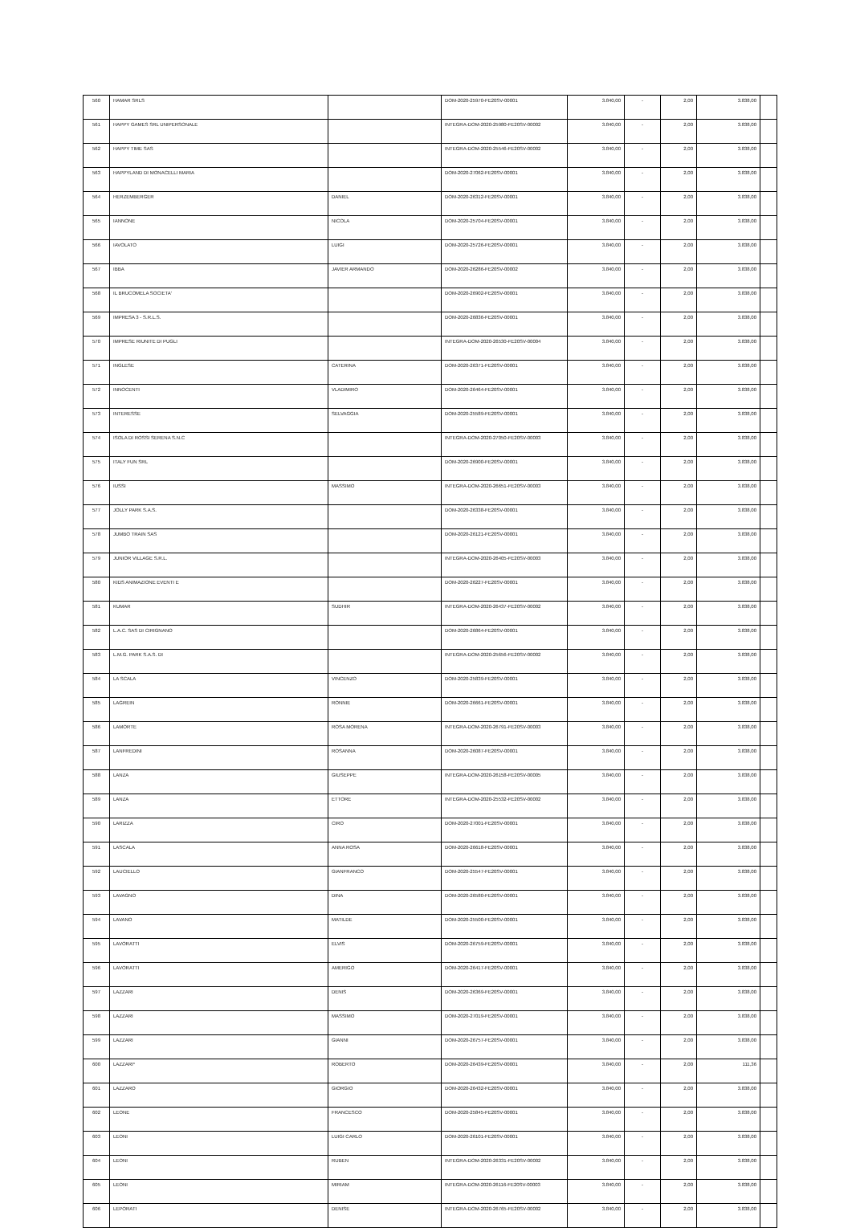| 560 | HAMAR SRLS | | DOM-2020-25970-FE20SV-00001 | 3.840,00 | - | 2,00 | 3.838,00 | |
| 561 | HAPPY GAMES SRL UNIPERSONALE | | INTEGRA-DOM-2020-25980-FE20SV-00002 | 3.840,00 | - | 2,00 | 3.838,00 | |
| 562 | HAPPY TIME SAS | | INTEGRA-DOM-2020-25546-FE20SV-00002 | 3.840,00 | - | 2,00 | 3.838,00 | |
| 563 | HAPPYLAND DI MONACELLI MARIA | | DOM-2020-27062-FE20SV-00001 | 3.840,00 | - | 2,00 | 3.838,00 | |
| 564 | HERZEMBERGER | DANIEL | DOM-2020-26312-FE20SV-00001 | 3.840,00 | - | 2,00 | 3.838,00 | |
| 565 | IANNONE | NICOLA | DOM-2020-25704-FE20SV-00001 | 3.840,00 | - | 2,00 | 3.838,00 | |
| 566 | IAVOLATO | LUIGI | DOM-2020-25726-FE20SV-00001 | 3.840,00 | - | 2,00 | 3.838,00 | |
| 567 | IBBA | JAVIER ARMANDO | DOM-2020-26286-FE20SV-00002 | 3.840,00 | - | 2,00 | 3.838,00 | |
| 568 | IL BRUCOMELA SOCIETA' | | DOM-2020-26902-FE20SV-00001 | 3.840,00 | - | 2,00 | 3.838,00 | |
| 569 | IMPRESA 3 - S.R.L.S. | | DOM-2020-26836-FE20SV-00001 | 3.840,00 | - | 2,00 | 3.838,00 | |
| 570 | IMPRESE RIUNITE DI PUGLI | | INTEGRA-DOM-2020-26530-FE20SV-00004 | 3.840,00 | - | 2,00 | 3.838,00 | |
| 571 | INGLESE | CATERINA | DOM-2020-26371-FE20SV-00001 | 3.840,00 | - | 2,00 | 3.838,00 | |
| 572 | INNOCENTI | VLADIMIRO | DOM-2020-26464-FE20SV-00001 | 3.840,00 | - | 2,00 | 3.838,00 | |
| 573 | INTERESSE | SELVAGGIA | DOM-2020-25589-FE20SV-00001 | 3.840,00 | - | 2,00 | 3.838,00 | |
| 574 | ISOLA DI ROSSI SERENA S.N.C | | INTEGRA-DOM-2020-27050-FE20SV-00003 | 3.840,00 | - | 2,00 | 3.838,00 | |
| 575 | ITALY FUN SRL | | DOM-2020-26900-FE20SV-00001 | 3.840,00 | - | 2,00 | 3.838,00 | |
| 576 | IUSSI | MASSIMO | INTEGRA-DOM-2020-26651-FE20SV-00003 | 3.840,00 | - | 2,00 | 3.838,00 | |
| 577 | JOLLY PARK S.A.S. | | DOM-2020-26338-FE20SV-00001 | 3.840,00 | - | 2,00 | 3.838,00 | |
| 578 | JUMBO TRAIN SAS | | DOM-2020-26121-FE20SV-00001 | 3.840,00 | - | 2,00 | 3.838,00 | |
| 579 | JUNIOR VILLAGE S.R.L. | | INTEGRA-DOM-2020-26405-FE20SV-00003 | 3.840,00 | - | 2,00 | 3.838,00 | |
| 580 | KIDS ANIMAZIONE EVENTI E | | DOM-2020-26227-FE20SV-00001 | 3.840,00 | - | 2,00 | 3.838,00 | |
| 581 | KUMAR | SUDHIR | INTEGRA-DOM-2020-26437-FE20SV-00002 | 3.840,00 | - | 2,00 | 3.838,00 | |
| 582 | L.A.C. SAS DI CIRIGNANO | | DOM-2020-26864-FE20SV-00001 | 3.840,00 | - | 2,00 | 3.838,00 | |
| 583 | L.M.G. PARK S.A.S. DI | | INTEGRA-DOM-2020-25656-FE20SV-00002 | 3.840,00 | - | 2,00 | 3.838,00 | |
| 584 | LA SCALA | VINCENZO | DOM-2020-25839-FE20SV-00001 | 3.840,00 | - | 2,00 | 3.838,00 | |
| 585 | LAGREIN | RONNIE | DOM-2020-26661-FE20SV-00001 | 3.840,00 | - | 2,00 | 3.838,00 | |
| 586 | LAMORTE | ROSA MORENA | INTEGRA-DOM-2020-26791-FE20SV-00003 | 3.840,00 | - | 2,00 | 3.838,00 | |
| 587 | LANFREDINI | ROSANNA | DOM-2020-26087-FE20SV-00001 | 3.840,00 | - | 2,00 | 3.838,00 | |
| 588 | LANZA | GIUSEPPE | INTEGRA-DOM-2020-26158-FE20SV-00005 | 3.840,00 | - | 2,00 | 3.838,00 | |
| 589 | LANZA | ETTORE | INTEGRA-DOM-2020-25532-FE20SV-00002 | 3.840,00 | - | 2,00 | 3.838,00 | |
| 590 | LARIZZA | CIRO | DOM-2020-27001-FE20SV-00001 | 3.840,00 | - | 2,00 | 3.838,00 | |
| 591 | LASCALA | ANNA ROSA | DOM-2020-26618-FE20SV-00001 | 3.840,00 | - | 2,00 | 3.838,00 | |
| 592 | LAUCIELLO | GIANFRANCO | DOM-2020-25547-FE20SV-00001 | 3.840,00 | - | 2,00 | 3.838,00 | |
| 593 | LAVAGNO | DINA | DOM-2020-26580-FE20SV-00001 | 3.840,00 | - | 2,00 | 3.838,00 | |
| 594 | LAVANO | MATILDE | DOM-2020-25500-FE20SV-00001 | 3.840,00 | - | 2,00 | 3.838,00 | |
| 595 | LAVORATTI | ELVIS | DOM-2020-26759-FE20SV-00001 | 3.840,00 | - | 2,00 | 3.838,00 | |
| 596 | LAVORATTI | AMERIGO | DOM-2020-26417-FE20SV-00001 | 3.840,00 | - | 2,00 | 3.838,00 | |
| 597 | LAZZARI | DENIS | DOM-2020-26369-FE20SV-00001 | 3.840,00 | - | 2,00 | 3.838,00 | |
| 598 | LAZZARI | MASSIMO | DOM-2020-27019-FE20SV-00001 | 3.840,00 | - | 2,00 | 3.838,00 | |
| 599 | LAZZARI | GIANNI | DOM-2020-26757-FE20SV-00001 | 3.840,00 | - | 2,00 | 3.838,00 | |
| 600 | LAZZARI* | ROBERTO | DOM-2020-26439-FE20SV-00001 | 3.840,00 | - | 2,00 | 111,36 | |
| 601 | LAZZARO | GIORGIO | DOM-2020-26432-FE20SV-00001 | 3.840,00 | - | 2,00 | 3.838,00 | |
| 602 | LEONE | FRANCESCO | DOM-2020-25845-FE20SV-00001 | 3.840,00 | - | 2,00 | 3.838,00 | |
| 603 | LEONI | LUIGI CARLO | DOM-2020-26101-FE20SV-00001 | 3.840,00 | - | 2,00 | 3.838,00 | |
| 604 | LEONI | RUBEN | INTEGRA-DOM-2020-26331-FE20SV-00002 | 3.840,00 | - | 2,00 | 3.838,00 | |
| 605 | LEONI | MIRIAM | INTEGRA-DOM-2020-26116-FE20SV-00003 | 3.840,00 | - | 2,00 | 3.838,00 | |
| 606 | LEPORATI | DENISE | INTEGRA-DOM-2020-26765-FE20SV-00002 | 3.840,00 | - | 2,00 | 3.838,00 | |